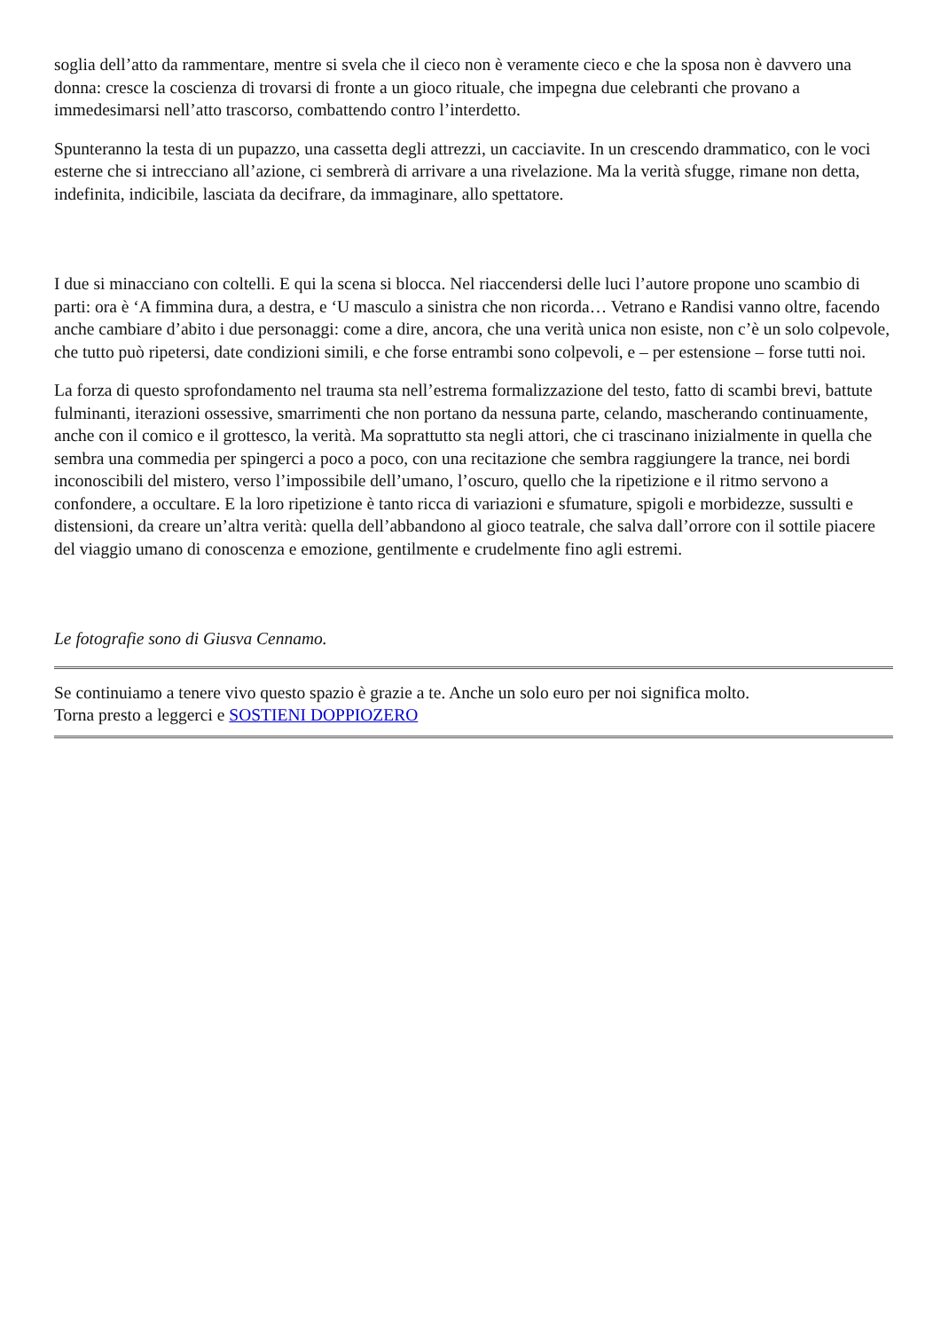soglia dell’atto da rammentare, mentre si svela che il cieco non è veramente cieco e che la sposa non è davvero una donna: cresce la coscienza di trovarsi di fronte a un gioco rituale, che impegna due celebranti che provano a immedesimarsi nell’atto trascorso, combattendo contro l’interdetto.
Spunteranno la testa di un pupazzo, una cassetta degli attrezzi, un cacciavite. In un crescendo drammatico, con le voci esterne che si intrecciano all’azione, ci sembrerà di arrivare a una rivelazione. Ma la verità sfugge, rimane non detta, indefinita, indicibile, lasciata da decifrare, da immaginare, allo spettatore.
I due si minacciano con coltelli. E qui la scena si blocca. Nel riaccendersi delle luci l’autore propone uno scambio di parti: ora è ‘A fimmina dura, a destra, e ‘U masculo a sinistra che non ricorda… Vetrano e Randisi vanno oltre, facendo anche cambiare d’abito i due personaggi: come a dire, ancora, che una verità unica non esiste, non c’è un solo colpevole, che tutto può ripetersi, date condizioni simili, e che forse entrambi sono colpevoli, e – per estensione – forse tutti noi.
La forza di questo sprofondamento nel trauma sta nell’estrema formalizzazione del testo, fatto di scambi brevi, battute fulminanti, iterazioni ossessive, smarrimenti che non portano da nessuna parte, celando, mascherando continuamente, anche con il comico e il grottesco, la verità. Ma soprattutto sta negli attori, che ci trascinano inizialmente in quella che sembra una commedia per spingerci a poco a poco, con una recitazione che sembra raggiungere la trance, nei bordi inconoscibili del mistero, verso l’impossibile dell’umano, l’oscuro, quello che la ripetizione e il ritmo servono a confondere, a occultare. E la loro ripetizione è tanto ricca di variazioni e sfumature, spigoli e morbidezze, sussulti e distensioni, da creare un’altra verità: quella dell’abbandono al gioco teatrale, che salva dall’orrore con il sottile piacere del viaggio umano di conoscenza e emozione, gentilmente e crudelmente fino agli estremi.
Le fotografie sono di Giusva Cennamo.
Se continuiamo a tenere vivo questo spazio è grazie a te. Anche un solo euro per noi significa molto.
Torna presto a leggerci e SOSTIENI DOPPIOZERO